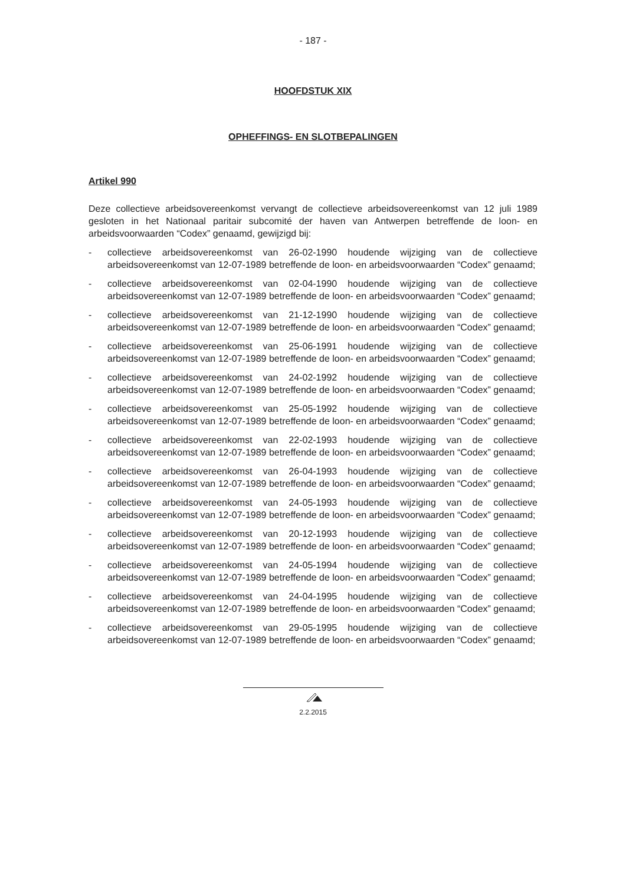- 187 -
HOOFDSTUK XIX
OPHEFFINGS- EN SLOTBEPALINGEN
Artikel 990
Deze collectieve arbeidsovereenkomst vervangt de collectieve arbeidsovereenkomst van 12 juli 1989 gesloten in het Nationaal paritair subcomité der haven van Antwerpen betreffende de loon- en arbeidsvoorwaarden “Codex” genaamd, gewijzigd bij:
- collectieve arbeidsovereenkomst van 26-02-1990 houdende wijziging van de collectieve arbeidsovereenkomst van 12-07-1989 betreffende de loon- en arbeidsvoorwaarden “Codex” genaamd;
- collectieve arbeidsovereenkomst van 02-04-1990 houdende wijziging van de collectieve arbeidsovereenkomst van 12-07-1989 betreffende de loon- en arbeidsvoorwaarden “Codex” genaamd;
- collectieve arbeidsovereenkomst van 21-12-1990 houdende wijziging van de collectieve arbeidsovereenkomst van 12-07-1989 betreffende de loon- en arbeidsvoorwaarden “Codex” genaamd;
- collectieve arbeidsovereenkomst van 25-06-1991 houdende wijziging van de collectieve arbeidsovereenkomst van 12-07-1989 betreffende de loon- en arbeidsvoorwaarden “Codex” genaamd;
- collectieve arbeidsovereenkomst van 24-02-1992 houdende wijziging van de collectieve arbeidsovereenkomst van 12-07-1989 betreffende de loon- en arbeidsvoorwaarden “Codex” genaamd;
- collectieve arbeidsovereenkomst van 25-05-1992 houdende wijziging van de collectieve arbeidsovereenkomst van 12-07-1989 betreffende de loon- en arbeidsvoorwaarden “Codex” genaamd;
- collectieve arbeidsovereenkomst van 22-02-1993 houdende wijziging van de collectieve arbeidsovereenkomst van 12-07-1989 betreffende de loon- en arbeidsvoorwaarden “Codex” genaamd;
- collectieve arbeidsovereenkomst van 26-04-1993 houdende wijziging van de collectieve arbeidsovereenkomst van 12-07-1989 betreffende de loon- en arbeidsvoorwaarden “Codex” genaamd;
- collectieve arbeidsovereenkomst van 24-05-1993 houdende wijziging van de collectieve arbeidsovereenkomst van 12-07-1989 betreffende de loon- en arbeidsvoorwaarden “Codex” genaamd;
- collectieve arbeidsovereenkomst van 20-12-1993 houdende wijziging van de collectieve arbeidsovereenkomst van 12-07-1989 betreffende de loon- en arbeidsvoorwaarden “Codex” genaamd;
- collectieve arbeidsovereenkomst van 24-05-1994 houdende wijziging van de collectieve arbeidsovereenkomst van 12-07-1989 betreffende de loon- en arbeidsvoorwaarden “Codex” genaamd;
- collectieve arbeidsovereenkomst van 24-04-1995 houdende wijziging van de collectieve arbeidsovereenkomst van 12-07-1989 betreffende de loon- en arbeidsvoorwaarden “Codex” genaamd;
- collectieve arbeidsovereenkomst van 29-05-1995 houdende wijziging van de collectieve arbeidsovereenkomst van 12-07-1989 betreffende de loon- en arbeidsvoorwaarden “Codex” genaamd;
2.2.2015